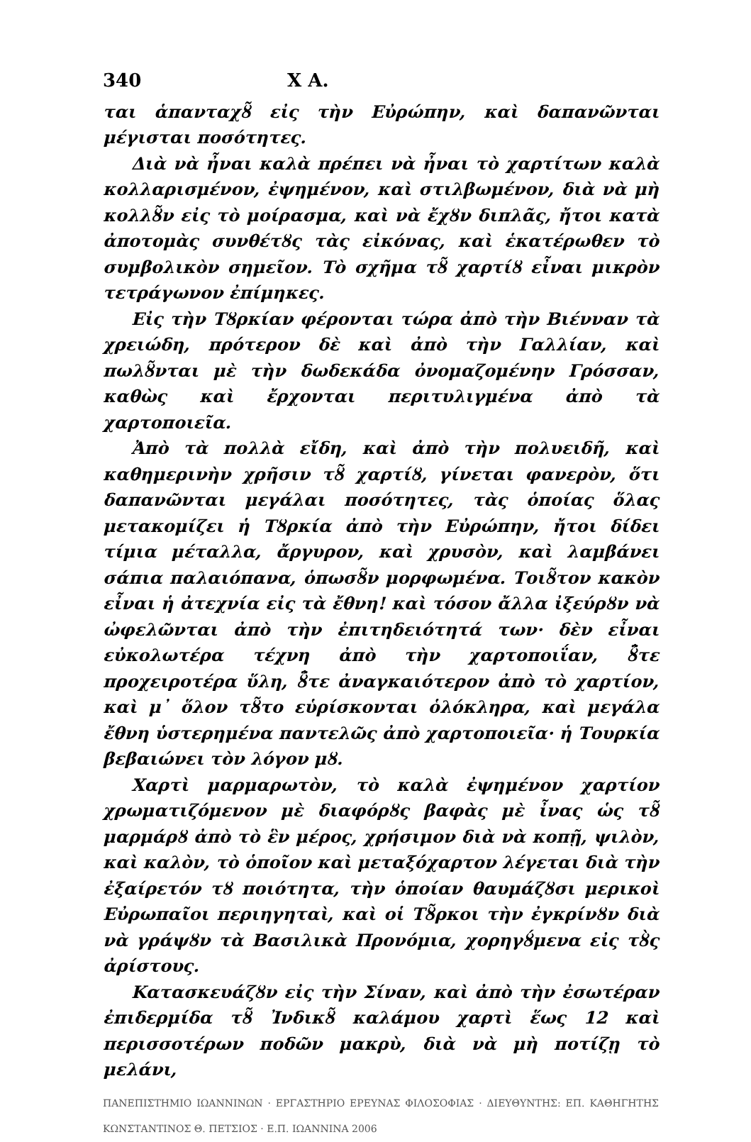340 Χ Α.
ται ἁπανταχȣ̃ εἰς τὴν Εὐρώπην, καὶ δαπανῶνται μέγισται ποσότητες.
Διὰ νὰ ἦναι καλὰ πρέπει νὰ ἦναι τὸ χαρτίτων καλὰ κολλαρισμένον, ἐψημένον, καὶ στιλβωμένον, διὰ νὰ μὴ κολλȣ̃ν εἰς τὸ μοίρασμα, καὶ νὰ ἔχȣν διπλᾶς, ἤτοι κατὰ ἀποτομὰς συνθέτȣς τὰς εἰκόνας, καὶ ἑκατέρωθεν τὸ συμβολικὸν σημεῖον. Τὸ σχῆμα τȣ̃ χαρτίȣ εἶναι μικρὸν τετράγωνον ἐπίμηκες.
Εἰς τὴν Τȣρκίαν φέρονται τώρα ἀπὸ τὴν Βιένναν τὰ χρειώδη, πρότερον δὲ καὶ ἀπὸ τὴν Γαλλίαν, καὶ πωλȣ̃νται μὲ τὴν δωδεκάδα ὀνομαζομένην Γρόσσαν, καθὼς καὶ ἔρχονται περιτυλιγμένα ἀπὸ τὰ χαρτοποιεῖα.
Ἀπὸ τὰ πολλὰ εἴδη, καὶ ἀπὸ τὴν πολυειδῆ, καὶ καθημερινὴν χρῆσιν τȣ̃ χαρτίȣ, γίνεται φανερὸν, ὅτι δαπανῶνται μεγάλαι ποσότητες, τὰς ὁποίας ὅλας μετακομίζει ἡ Τȣρκία ἀπὸ τὴν Εὐρώπην, ἤτοι δίδει τίμια μέταλλα, ἄργυρον, καὶ χρυσὸν, καὶ λαμβάνει σάπια παλαιόπανα, ὁπωσȣ̃ν μορφωμένα. Τοιȣ̃τον κακὸν εἶναι ἡ ἀτεχνία εἰς τὰ ἔθνη! καὶ τόσον ἄλλα ἰξεύρȣν νὰ ὠφελῶνται ἀπὸ τὴν ἐπιτηδειότητά των· δὲν εἶναι εὐκολωτέρα τέχνη ἀπὸ τὴν χαρτοποιΐαν, ȣ̓̈τε προχειροτέρα ὕλη, ȣ̓̈τε ἀναγκαιότερον ἀπὸ τὸ χαρτίον, καὶ μ᾽ ὅλον τȣ̃το εὑρίσκονται ὁλόκληρα, καὶ μεγάλα ἔθνη ὑστερημένα παντελῶς ἀπὸ χαρτοποιεῖα· ἡ Τουρκία βεβαιώνει τὸν λόγον μȣ.
Χαρτὶ μαρμαρωτὸν, τὸ καλὰ ἐψημένον χαρτίον χρωματιζόμενον μὲ διαφόρȣς βαφὰς μὲ ἶνας ὡς τȣ̃ μαρμάρȣ ἀπὸ τὸ ἓν μέρος, χρήσιμον διὰ νὰ κοπῇ, ψιλὸν, καὶ καλὸν, τὸ ὁποῖον καὶ μεταξόχαρτον λέγεται διὰ τὴν ἐξαίρετόν τȣ ποιότητα, τὴν ὁποίαν θαυμάζȣσι μερικοὶ Εὐρωπαῖοι περιηγηταὶ, καὶ οἱ Τȣ̃ρκοι τὴν ἐγκρίνȣν διὰ νὰ γράψȣν τὰ Βασιλικὰ Προνόμια, χορηγȣ́μενα εἰς τȣ̀ς ἀρίστους.
Κατασκευάζȣν εἰς τὴν Σίναν, καὶ ἀπὸ τὴν ἐσωτέραν ἐπιδερμίδα τȣ̃ Ἰνδικȣ̃ καλάμου χαρτὶ ἕως 12 καὶ περισσοτέρων ποδῶν μακρὺ, διὰ νὰ μὴ ποτίζῃ τὸ μελάνι,
ΠΑΝΕΠΙΣΤΗΜΙΟ ΙΩΑΝΝΙΝΩΝ · ΕΡΓΑΣΤΗΡΙΟ ΕΡΕΥΝΑΣ ΦΙΛΟΣΟΦΙΑΣ · ΔΙΕΥΘΥΝΤΗΣ: ΕΠ. ΚΑΘΗΓΗΤΗΣ ΚΩΝΣΤΑΝΤΙΝΟΣ Θ. ΠΕΤΣΙΟΣ · Ε.Π. ΙΩΑΝΝΙΝΑ 2006